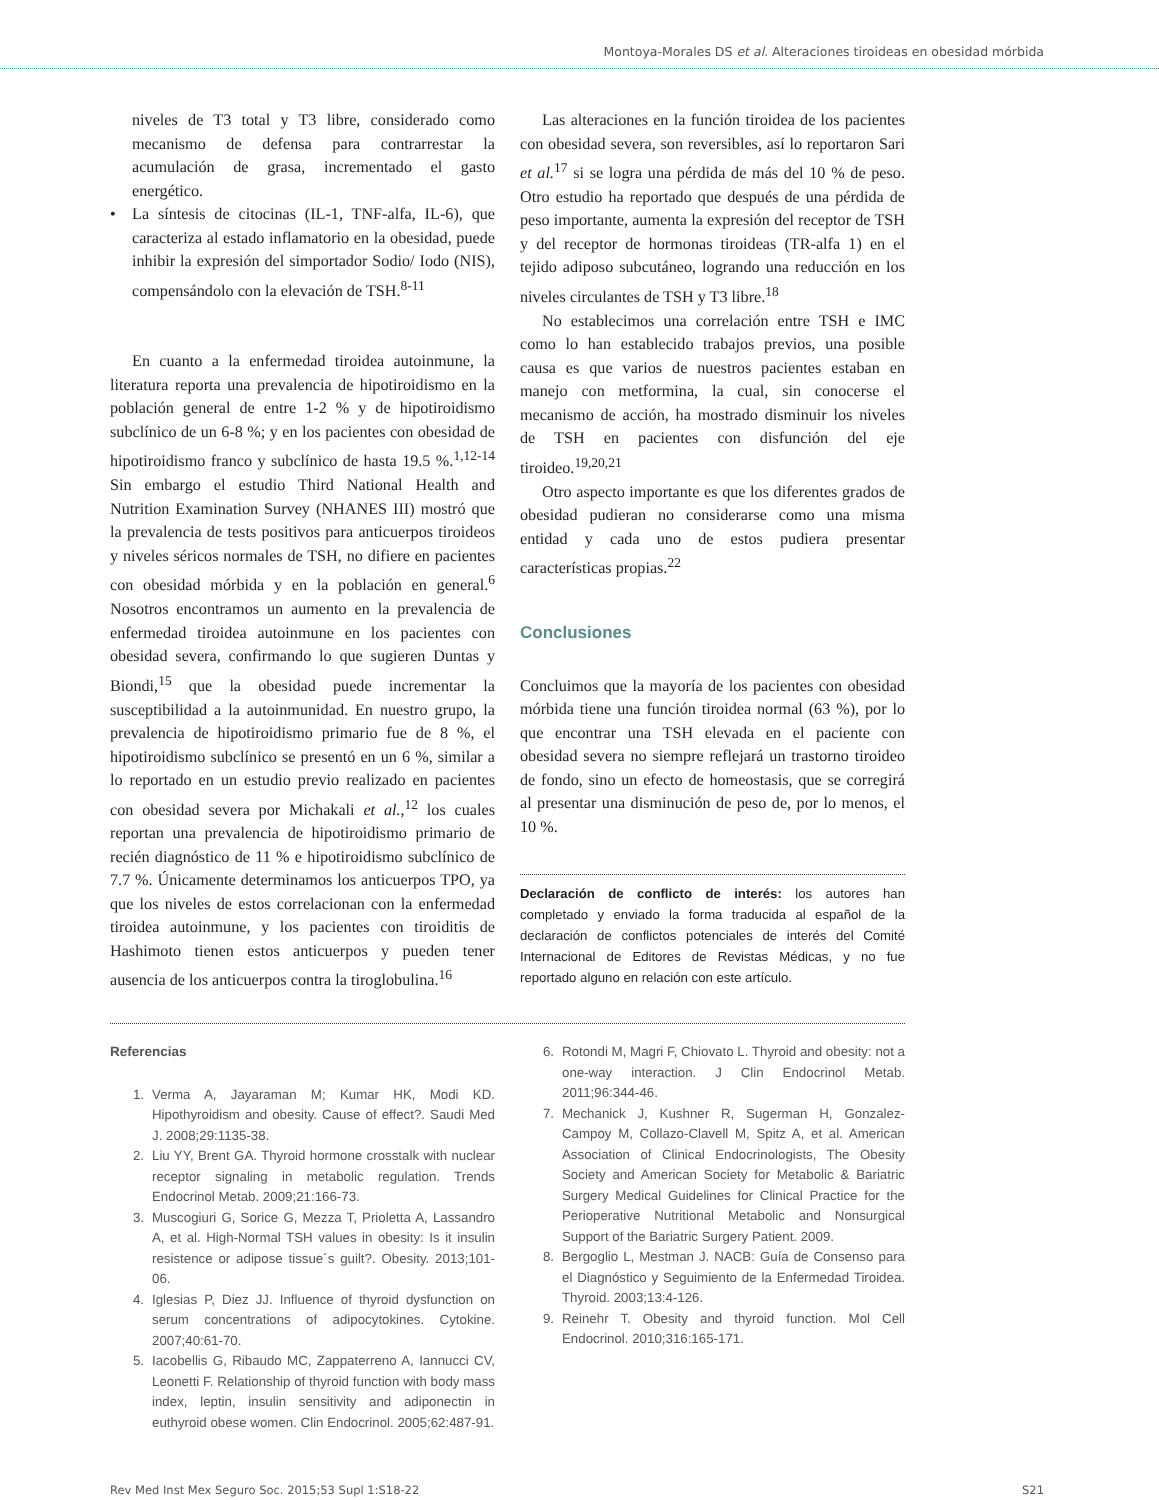Montoya-Morales DS et al. Alteraciones tiroideas en obesidad mórbida
niveles de T3 total y T3 libre, considerado como mecanismo de defensa para contrarrestar la acumulación de grasa, incrementado el gasto energético.
• La síntesis de citocinas (IL-1, TNF-alfa, IL-6), que caracteriza al estado inflamatorio en la obesidad, puede inhibir la expresión del simportador Sodio/ Iodo (NIS), compensándolo con la elevación de TSH.<sup>8-11</sup>
En cuanto a la enfermedad tiroidea autoinmune, la literatura reporta una prevalencia de hipotiroidismo en la población general de entre 1-2 % y de hipotiroidismo subclínico de un 6-8 %; y en los pacientes con obesidad de hipotiroidismo franco y subclínico de hasta 19.5 %.<sup>1,12-14</sup> Sin embargo el estudio Third National Health and Nutrition Examination Survey (NHANES III) mostró que la prevalencia de tests positivos para anticuerpos tiroideos y niveles séricos normales de TSH, no difiere en pacientes con obesidad mórbida y en la población en general.<sup>6</sup> Nosotros encontramos un aumento en la prevalencia de enfermedad tiroidea autoinmune en los pacientes con obesidad severa, confirmando lo que sugieren Duntas y Biondi,<sup>15</sup> que la obesidad puede incrementar la susceptibilidad a la autoinmunidad. En nuestro grupo, la prevalencia de hipotiroidismo primario fue de 8 %, el hipotiroidismo subclínico se presentó en un 6 %, similar a lo reportado en un estudio previo realizado en pacientes con obesidad severa por Michakali et al.,<sup>12</sup> los cuales reportan una prevalencia de hipotiroidismo primario de recién diagnóstico de 11 % e hipotiroidismo subclínico de 7.7 %. Únicamente determinamos los anticuerpos TPO, ya que los niveles de estos correlacionan con la enfermedad tiroidea autoinmune, y los pacientes con tiroiditis de Hashimoto tienen estos anticuerpos y pueden tener ausencia de los anticuerpos contra la tiroglobulina.<sup>16</sup>
Las alteraciones en la función tiroidea de los pacientes con obesidad severa, son reversibles, así lo reportaron Sari et al.<sup>17</sup> si se logra una pérdida de más del 10 % de peso. Otro estudio ha reportado que después de una pérdida de peso importante, aumenta la expresión del receptor de TSH y del receptor de hormonas tiroideas (TR-alfa 1) en el tejido adiposo subcutáneo, logrando una reducción en los niveles circulantes de TSH y T3 libre.<sup>18</sup>
No establecimos una correlación entre TSH e IMC como lo han establecido trabajos previos, una posible causa es que varios de nuestros pacientes estaban en manejo con metformina, la cual, sin conocerse el mecanismo de acción, ha mostrado disminuir los niveles de TSH en pacientes con disfunción del eje tiroideo.<sup>19,20,21</sup>
Otro aspecto importante es que los diferentes grados de obesidad pudieran no considerarse como una misma entidad y cada uno de estos pudiera presentar características propias.<sup>22</sup>
Conclusiones
Concluimos que la mayoría de los pacientes con obesidad mórbida tiene una función tiroidea normal (63 %), por lo que encontrar una TSH elevada en el paciente con obesidad severa no siempre reflejará un trastorno tiroideo de fondo, sino un efecto de homeostasis, que se corregirá al presentar una disminución de peso de, por lo menos, el 10 %.
Declaración de conflicto de interés: los autores han completado y enviado la forma traducida al español de la declaración de conflictos potenciales de interés del Comité Internacional de Editores de Revistas Médicas, y no fue reportado alguno en relación con este artículo.
Referencias
1. Verma A, Jayaraman M; Kumar HK, Modi KD. Hipothyroidism and obesity. Cause of effect?. Saudi Med J. 2008;29:1135-38.
2. Liu YY, Brent GA. Thyroid hormone crosstalk with nuclear receptor signaling in metabolic regulation. Trends Endocrinol Metab. 2009;21:166-73.
3. Muscogiuri G, Sorice G, Mezza T, Prioletta A, Lassandro A, et al. High-Normal TSH values in obesity: Is it insulin resistence or adipose tissue´s guilt?. Obesity. 2013;101-06.
4. Iglesias P, Diez JJ. Influence of thyroid dysfunction on serum concentrations of adipocytokines. Cytokine. 2007;40:61-70.
5. Iacobellis G, Ribaudo MC, Zappaterreno A, Iannucci CV, Leonetti F. Relationship of thyroid function with body mass index, leptin, insulin sensitivity and adiponectin in euthyroid obese women. Clin Endocrinol. 2005;62:487-91.
6. Rotondi M, Magri F, Chiovato L. Thyroid and obesity: not a one-way interaction. J Clin Endocrinol Metab. 2011;96:344-46.
7. Mechanick J, Kushner R, Sugerman H, Gonzalez-Campoy M, Collazo-Clavell M, Spitz A, et al. American Association of Clinical Endocrinologists, The Obesity Society and American Society for Metabolic & Bariatric Surgery Medical Guidelines for Clinical Practice for the Perioperative Nutritional Metabolic and Nonsurgical Support of the Bariatric Surgery Patient. 2009.
8. Bergoglio L, Mestman J. NACB: Guía de Consenso para el Diagnóstico y Seguimiento de la Enfermedad Tiroidea. Thyroid. 2003;13:4-126.
9. Reinehr T. Obesity and thyroid function. Mol Cell Endocrinol. 2010;316:165-171.
Rev Med Inst Mex Seguro Soc. 2015;53 Supl 1:S18-22 S21